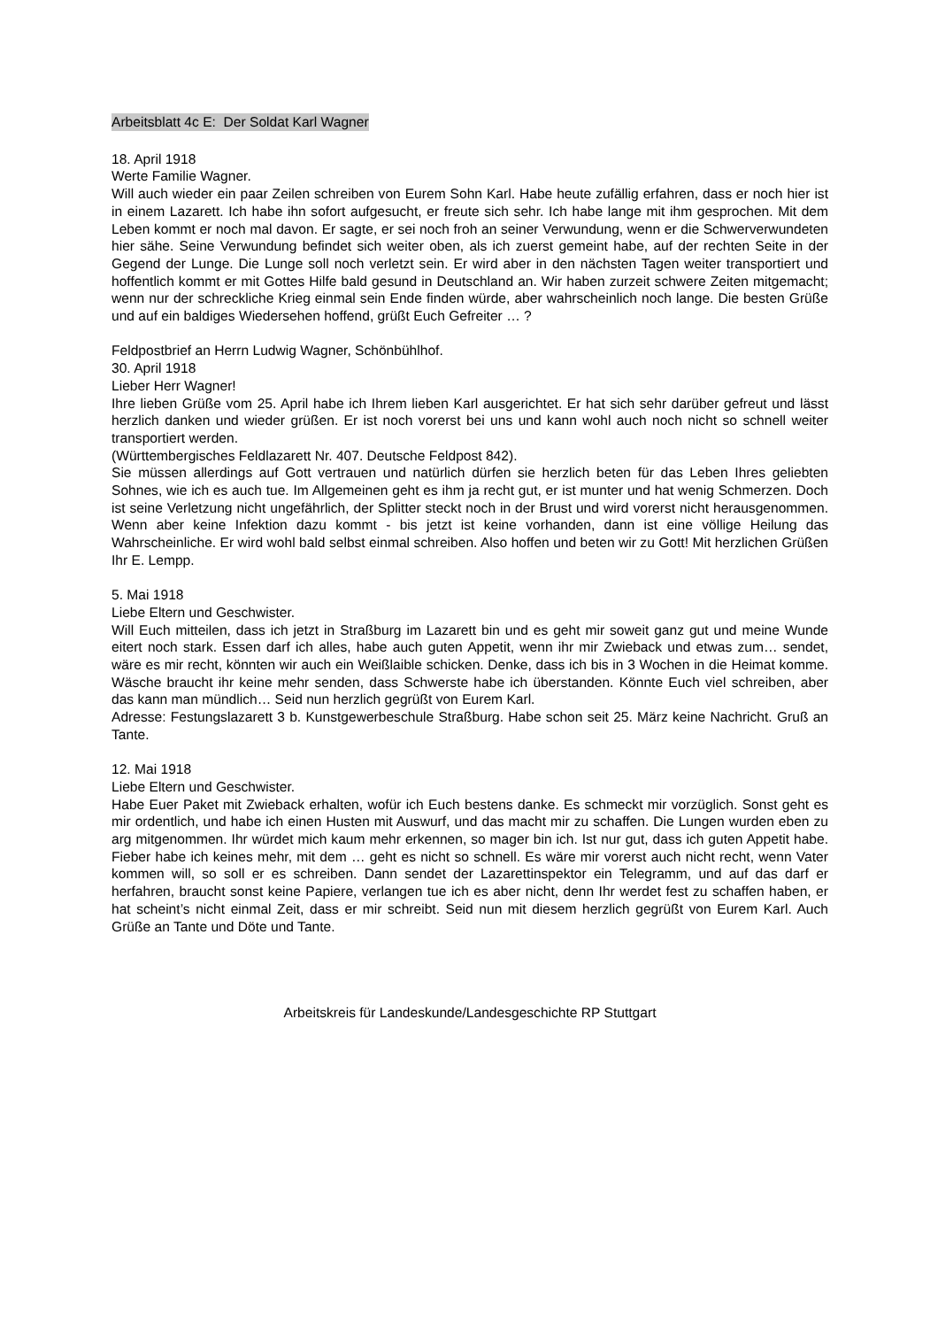Arbeitsblatt 4c E: Der Soldat Karl Wagner
18. April 1918
Werte Familie Wagner.
Will auch wieder ein paar Zeilen schreiben von Eurem Sohn Karl. Habe heute zufällig erfahren, dass er noch hier ist in einem Lazarett. Ich habe ihn sofort aufgesucht, er freute sich sehr. Ich habe lange mit ihm gesprochen. Mit dem Leben kommt er noch mal davon. Er sagte, er sei noch froh an seiner Verwundung, wenn er die Schwerverwundeten hier sähe. Seine Verwundung befindet sich weiter oben, als ich zuerst gemeint habe, auf der rechten Seite in der Gegend der Lunge. Die Lunge soll noch verletzt sein. Er wird aber in den nächsten Tagen weiter transportiert und hoffentlich kommt er mit Gottes Hilfe bald gesund in Deutschland an. Wir haben zurzeit schwere Zeiten mitgemacht; wenn nur der schreckliche Krieg einmal sein Ende finden würde, aber wahrscheinlich noch lange. Die besten Grüße und auf ein baldiges Wiedersehen hoffend, grüßt Euch Gefreiter … ?
Feldpostbrief an Herrn Ludwig Wagner, Schönbühlhof.
30. April 1918
Lieber Herr Wagner!
Ihre lieben Grüße vom 25. April habe ich Ihrem lieben Karl ausgerichtet. Er hat sich sehr darüber gefreut und lässt herzlich danken und wieder grüßen. Er ist noch vorerst bei uns und kann wohl auch noch nicht so schnell weiter transportiert werden.
(Württembergisches Feldlazarett Nr. 407. Deutsche Feldpost 842).
Sie müssen allerdings auf Gott vertrauen und natürlich dürfen sie herzlich beten für das Leben Ihres geliebten Sohnes, wie ich es auch tue. Im Allgemeinen geht es ihm ja recht gut, er ist munter und hat wenig Schmerzen. Doch ist seine Verletzung nicht ungefährlich, der Splitter steckt noch in der Brust und wird vorerst nicht herausgenommen. Wenn aber keine Infektion dazu kommt - bis jetzt ist keine vorhanden, dann ist eine völlige Heilung das Wahrscheinliche. Er wird wohl bald selbst einmal schreiben. Also hoffen und beten wir zu Gott! Mit herzlichen Grüßen Ihr E. Lempp.
5. Mai 1918
Liebe Eltern und Geschwister.
Will Euch mitteilen, dass ich jetzt in Straßburg im Lazarett bin und es geht mir soweit ganz gut und meine Wunde eitert noch stark. Essen darf ich alles, habe auch guten Appetit, wenn ihr mir Zwieback und etwas zum… sendet, wäre es mir recht, könnten wir auch ein Weißlaible schicken. Denke, dass ich bis in 3 Wochen in die Heimat komme. Wäsche braucht ihr keine mehr senden, dass Schwerste habe ich überstanden. Könnte Euch viel schreiben, aber das kann man mündlich… Seid nun herzlich gegrüßt von Eurem Karl.
Adresse: Festungslazarett 3 b. Kunstgewerbeschule Straßburg. Habe schon seit 25. März keine Nachricht. Gruß an Tante.
12. Mai 1918
Liebe Eltern und Geschwister.
Habe Euer Paket mit Zwieback erhalten, wofür ich Euch bestens danke. Es schmeckt mir vorzüglich. Sonst geht es mir ordentlich, und habe ich einen Husten mit Auswurf, und das macht mir zu schaffen. Die Lungen wurden eben zu arg mitgenommen. Ihr würdet mich kaum mehr erkennen, so mager bin ich. Ist nur gut, dass ich guten Appetit habe. Fieber habe ich keines mehr, mit dem … geht es nicht so schnell. Es wäre mir vorerst auch nicht recht, wenn Vater kommen will, so soll er es schreiben. Dann sendet der Lazarettinspektor ein Telegramm, und auf das darf er herfahren, braucht sonst keine Papiere, verlangen tue ich es aber nicht, denn Ihr werdet fest zu schaffen haben, er hat scheint’s nicht einmal Zeit, dass er mir schreibt. Seid nun mit diesem herzlich gegrüßt von Eurem Karl. Auch Grüße an Tante und Döte und Tante.
Arbeitskreis für Landeskunde/Landesgeschichte RP Stuttgart